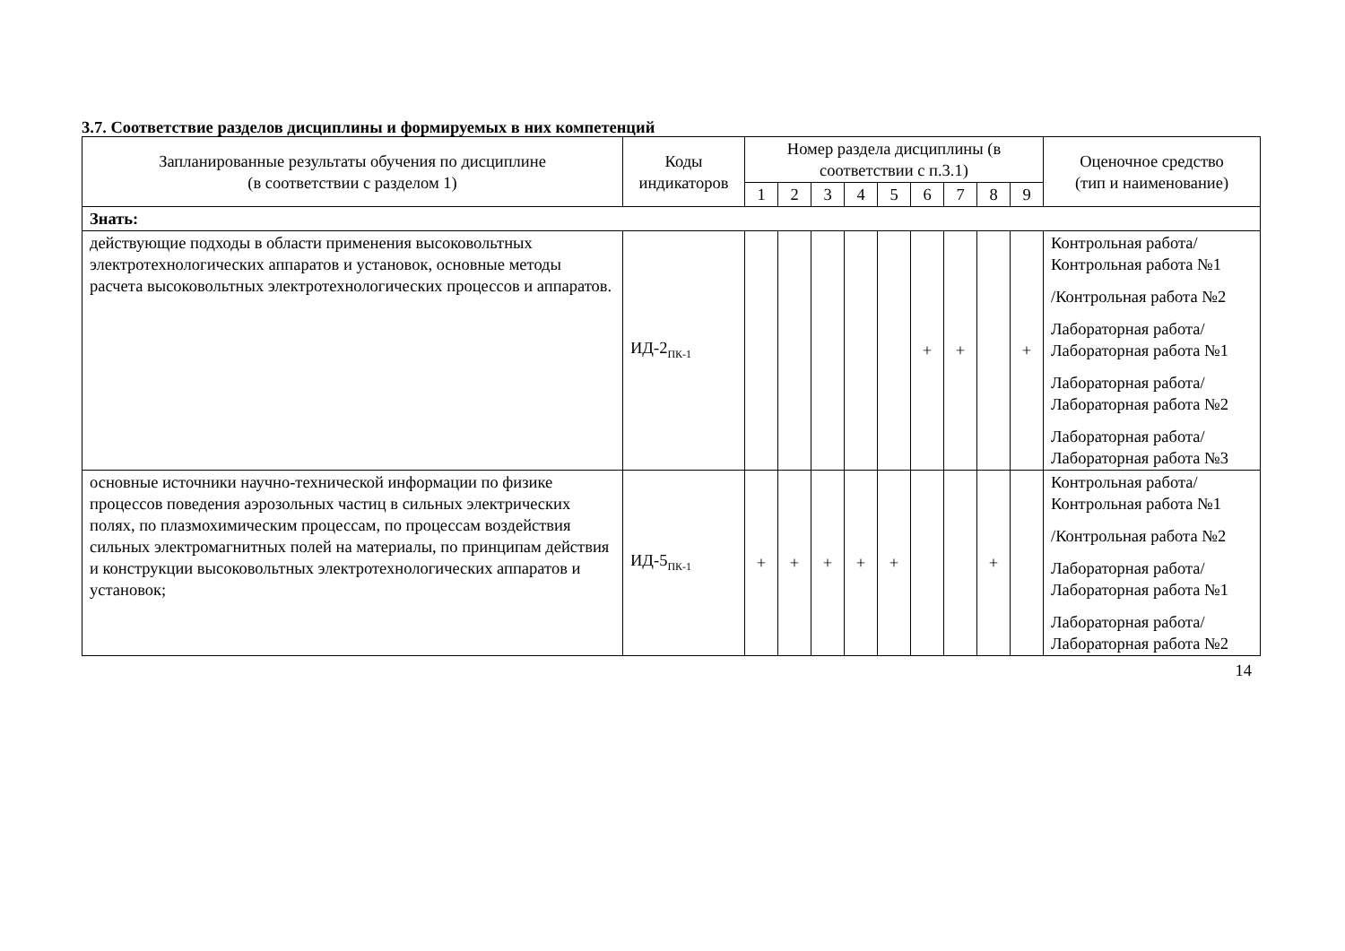3.7. Соответствие разделов дисциплины и формируемых в них компетенций
| Запланированные результаты обучения по дисциплине (в соответствии с разделом 1) | Коды индикаторов | Номер раздела дисциплины (в соответствии с п.3.1) | | | | | | | | | Оценочное средство (тип и наименование) |
| --- | --- | --- | --- | --- | --- | --- | --- | --- | --- | --- | --- |
| | | 1 | 2 | 3 | 4 | 5 | 6 | 7 | 8 | 9 | |
| Знать: | | | | | | | | | | | |
| действующие подходы в области применения высоковольтных электротехнологических аппаратов и установок, основные методы расчета высоковольтных электротехнологических процессов и аппаратов. | ИД-2<sub>ПК-1</sub> | | | | | | + | + | | + | Контрольная работа/Контрольная работа №1 /Контрольная работа №2 Лабораторная работа/Лабораторная работа №1 Лабораторная работа/Лабораторная работа №2 Лабораторная работа/Лабораторная работа №3 |
| основные источники научно-технической информации по физике процессов поведения аэрозольных частиц в сильных электрических полях, по плазмохимическим процессам, по процессам воздействия сильных электромагнитных полей на материалы, по принципам действия и конструкции высоковольтных электротехнологических аппаратов и установок; | ИД-5<sub>ПК-1</sub> | + | + | + | + | + | | | + | | Контрольная работа/Контрольная работа №1 /Контрольная работа №2 Лабораторная работа/Лабораторная работа №1 Лабораторная работа/Лабораторная работа №2 |
14